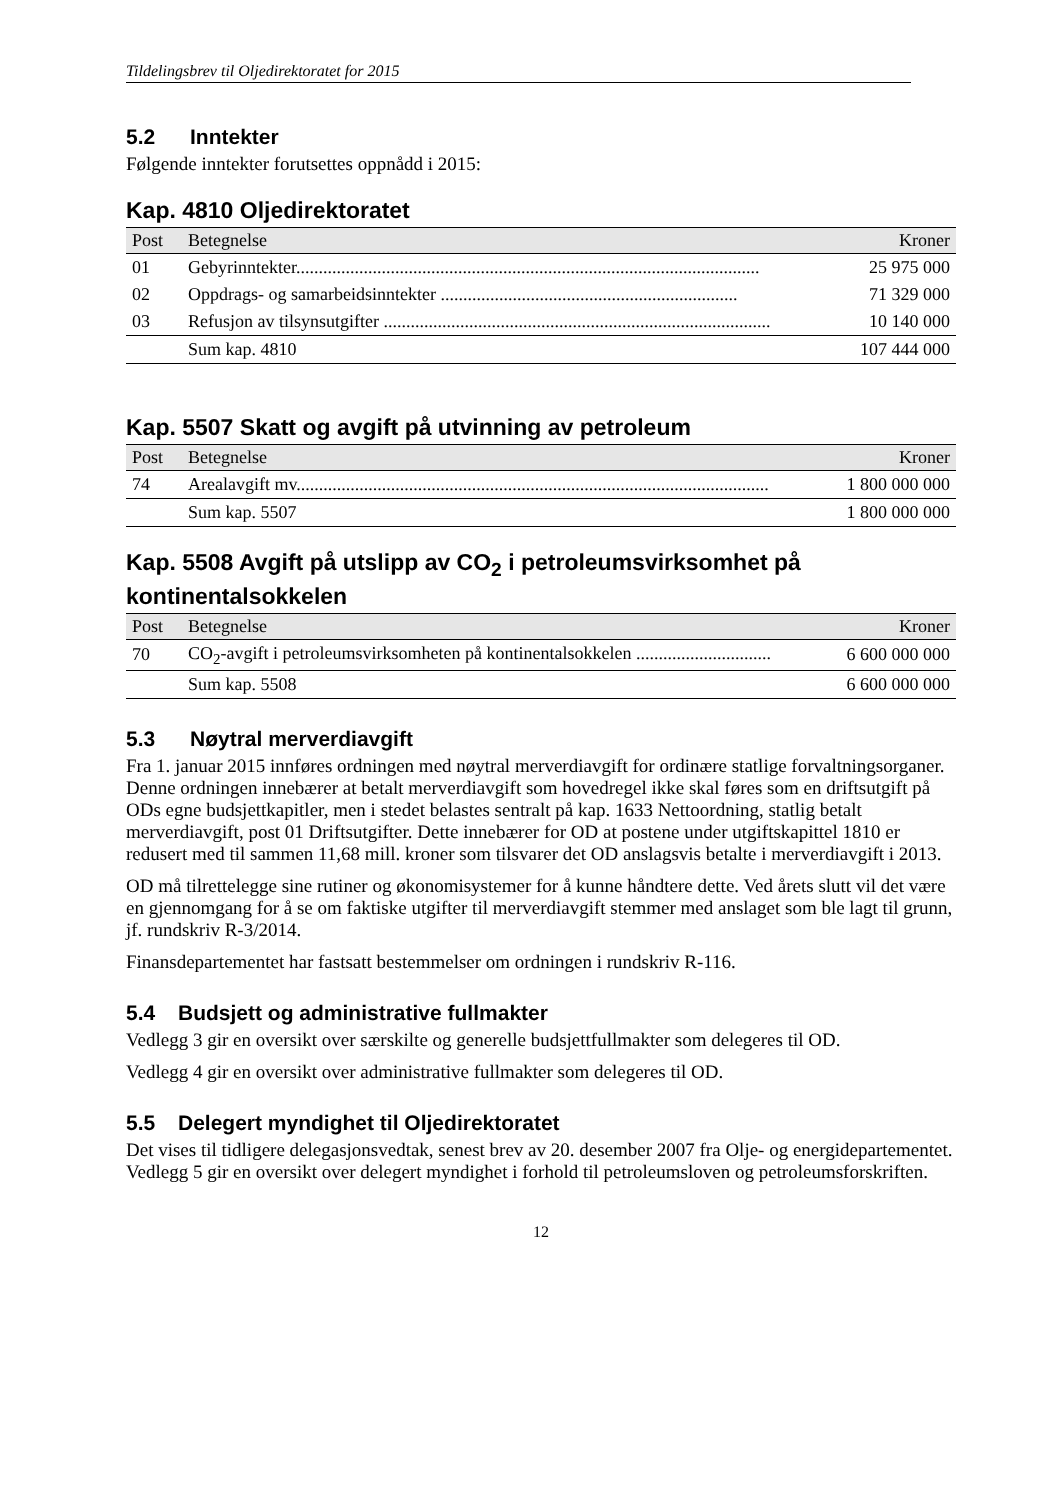Tildelingsbrev til Oljedirektoratet for 2015
5.2 Inntekter
Følgende inntekter forutsettes oppnådd i 2015:
Kap. 4810 Oljedirektoratet
| Post | Betegnelse | Kroner |
| --- | --- | --- |
| 01 | Gebyrinntekter....................................................................................................... | 25 975 000 |
| 02 | Oppdrags- og samarbeidsinntekter .................................................................. | 71 329 000 |
| 03 | Refusjon av tilsynsutgifter ...................................................................................... | 10 140 000 |
| | Sum kap. 4810 | 107 444 000 |
Kap. 5507 Skatt og avgift på utvinning av petroleum
| Post | Betegnelse | Kroner |
| --- | --- | --- |
| 74 | Arealavgift mv......................................................................................................... | 1 800 000 000 |
| | Sum kap. 5507 | 1 800 000 000 |
Kap. 5508 Avgift på utslipp av CO<sub>2</sub> i petroleumsvirksomhet på kontinentalsokkelen
| Post | Betegnelse | Kroner |
| --- | --- | --- |
| 70 | CO<sub>2</sub>-avgift i petroleumsvirksomheten på kontinentalsokkelen .............................. | 6 600 000 000 |
| | Sum kap. 5508 | 6 600 000 000 |
5.3 Nøytral merverdiavgift
Fra 1. januar 2015 innføres ordningen med nøytral merverdiavgift for ordinære statlige forvaltningsorganer. Denne ordningen innebærer at betalt merverdiavgift som hovedregel ikke skal føres som en driftsutgift på ODs egne budsjettkapitler, men i stedet belastes sentralt på kap. 1633 Nettoordning, statlig betalt merverdiavgift, post 01 Driftsutgifter. Dette innebærer for OD at postene under utgiftskapittel 1810 er redusert med til sammen 11,68 mill. kroner som tilsvarer det OD anslagsvis betalte i merverdiavgift i 2013.
OD må tilrettelegge sine rutiner og økonomisystemer for å kunne håndtere dette. Ved årets slutt vil det være en gjennomgang for å se om faktiske utgifter til merverdiavgift stemmer med anslaget som ble lagt til grunn, jf. rundskriv R-3/2014.
Finansdepartementet har fastsatt bestemmelser om ordningen i rundskriv R-116.
5.4 Budsjett og administrative fullmakter
Vedlegg 3 gir en oversikt over særskilte og generelle budsjettfullmakter som delegeres til OD.
Vedlegg 4 gir en oversikt over administrative fullmakter som delegeres til OD.
5.5 Delegert myndighet til Oljedirektoratet
Det vises til tidligere delegasjonsvedtak, senest brev av 20. desember 2007 fra Olje- og energidepartementet. Vedlegg 5 gir en oversikt over delegert myndighet i forhold til petroleumsloven og petroleumsforskriften.
12